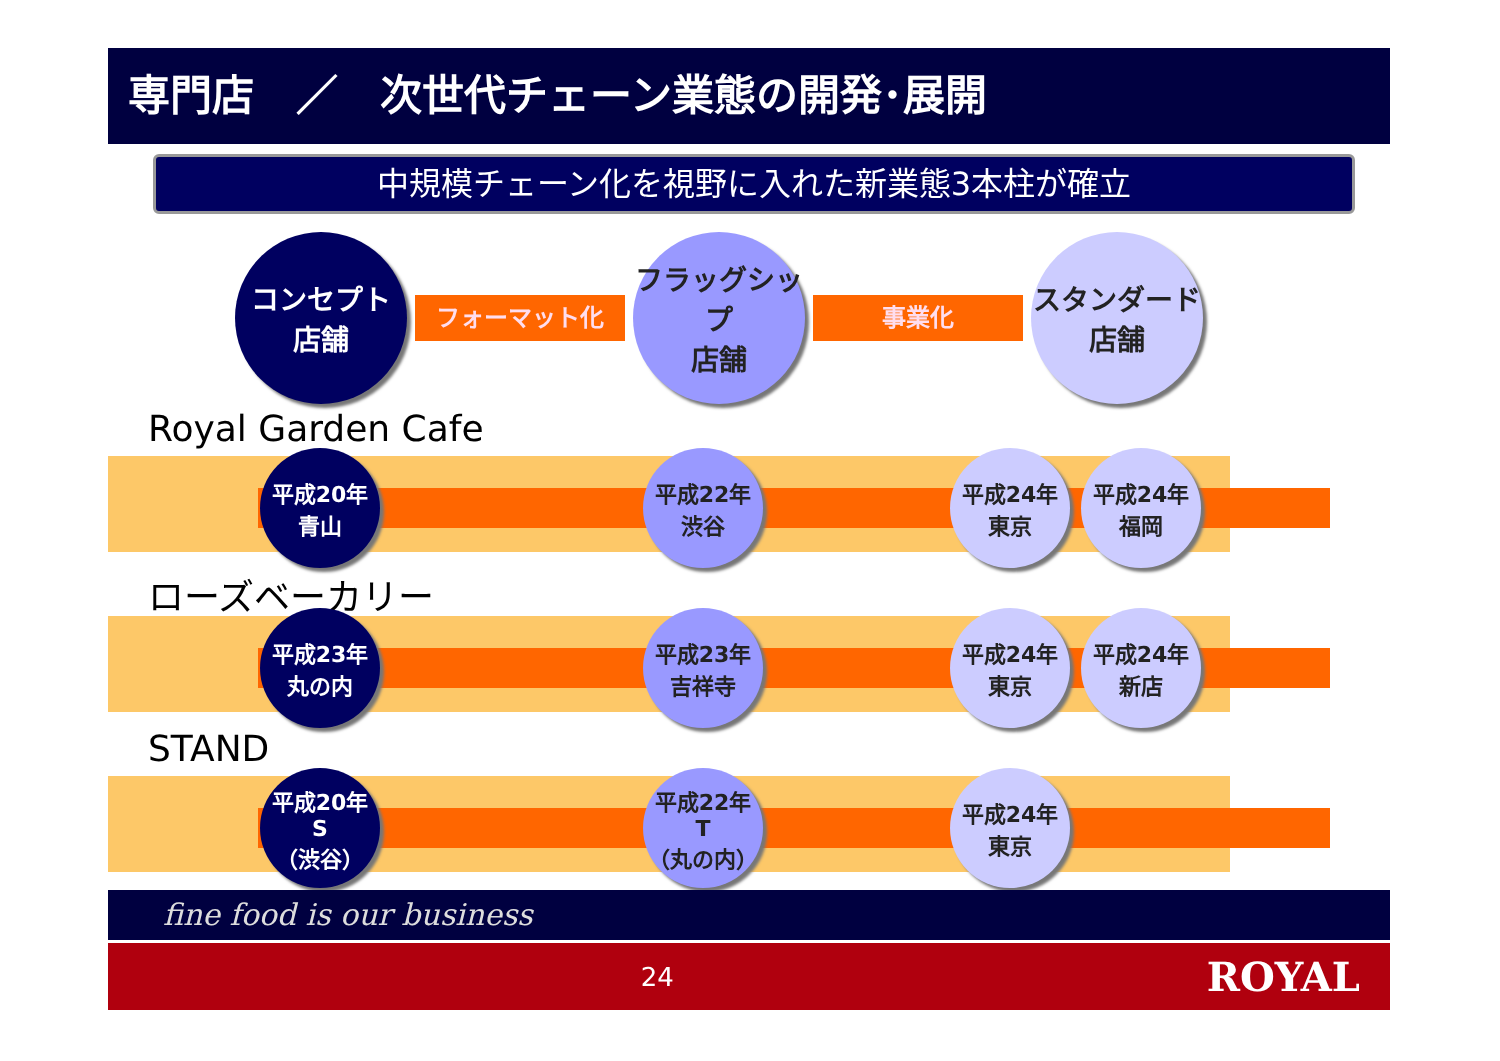専門店　／　次世代チェーン業態の開発･展開
中規模チェーン化を視野に入れた新業態3本柱が確立
コンセプト
店舗
フォーマット化
フラッグシップ
店舗
事業化
スタンダード
店舗
Royal Garden Cafe
平成20年
青山
平成22年
渋谷
平成24年
東京
平成24年
福岡
ローズベーカリー
平成23年
丸の内
平成23年
吉祥寺
平成24年
東京
平成24年
新店
STAND
平成20年
S
（渋谷）
平成22年
T
（丸の内）
平成24年
東京
fine food is our business
24 ROYAL